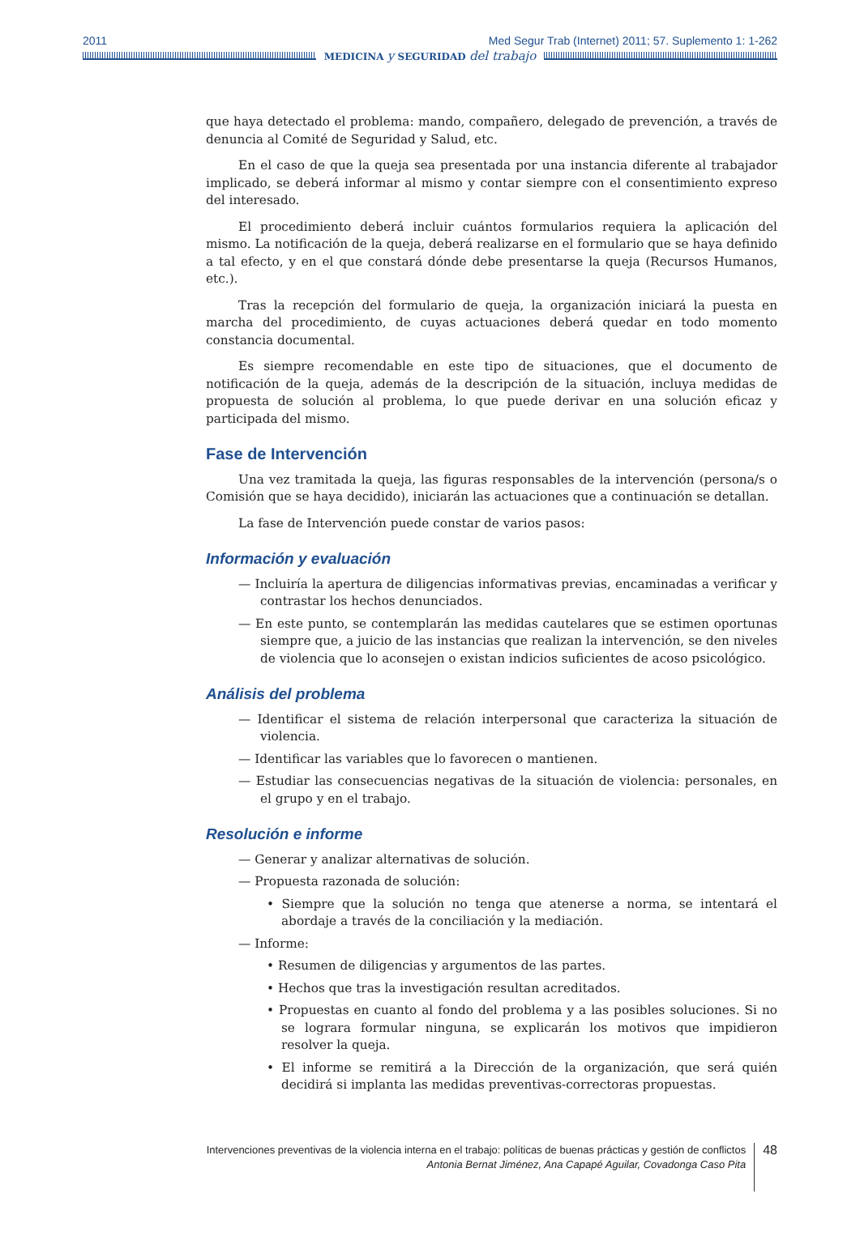2011 Med Segur Trab (Internet) 2011; 57. Suplemento 1: 1-262
MEDICINA y SEGURIDAD del trabajo
que haya detectado el problema: mando, compañero, delegado de prevención, a través de denuncia al Comité de Seguridad y Salud, etc.
En el caso de que la queja sea presentada por una instancia diferente al trabajador implicado, se deberá informar al mismo y contar siempre con el consentimiento expreso del interesado.
El procedimiento deberá incluir cuántos formularios requiera la aplicación del mismo. La notificación de la queja, deberá realizarse en el formulario que se haya definido a tal efecto, y en el que constará dónde debe presentarse la queja (Recursos Humanos, etc.).
Tras la recepción del formulario de queja, la organización iniciará la puesta en marcha del procedimiento, de cuyas actuaciones deberá quedar en todo momento constancia documental.
Es siempre recomendable en este tipo de situaciones, que el documento de notificación de la queja, además de la descripción de la situación, incluya medidas de propuesta de solución al problema, lo que puede derivar en una solución eficaz y participada del mismo.
Fase de Intervención
Una vez tramitada la queja, las figuras responsables de la intervención (persona/s o Comisión que se haya decidido), iniciarán las actuaciones que a continuación se detallan.
La fase de Intervención puede constar de varios pasos:
Información y evaluación
— Incluiría la apertura de diligencias informativas previas, encaminadas a verificar y contrastar los hechos denunciados.
— En este punto, se contemplarán las medidas cautelares que se estimen oportunas siempre que, a juicio de las instancias que realizan la intervención, se den niveles de violencia que lo aconsejen o existan indicios suficientes de acoso psicológico.
Análisis del problema
— Identificar el sistema de relación interpersonal que caracteriza la situación de violencia.
— Identificar las variables que lo favorecen o mantienen.
— Estudiar las consecuencias negativas de la situación de violencia: personales, en el grupo y en el trabajo.
Resolución e informe
— Generar y analizar alternativas de solución.
— Propuesta razonada de solución:
• Siempre que la solución no tenga que atenerse a norma, se intentará el abordaje a través de la conciliación y la mediación.
— Informe:
• Resumen de diligencias y argumentos de las partes.
• Hechos que tras la investigación resultan acreditados.
• Propuestas en cuanto al fondo del problema y a las posibles soluciones. Si no se lograra formular ninguna, se explicarán los motivos que impidieron resolver la queja.
• El informe se remitirá a la Dirección de la organización, que será quién decidirá si implanta las medidas preventivas-correctoras propuestas.
Intervenciones preventivas de la violencia interna en el trabajo: políticas de buenas prácticas y gestión de conflictos
Antonia Bernat Jiménez, Ana Capapé Aguilar, Covadonga Caso Pita
48